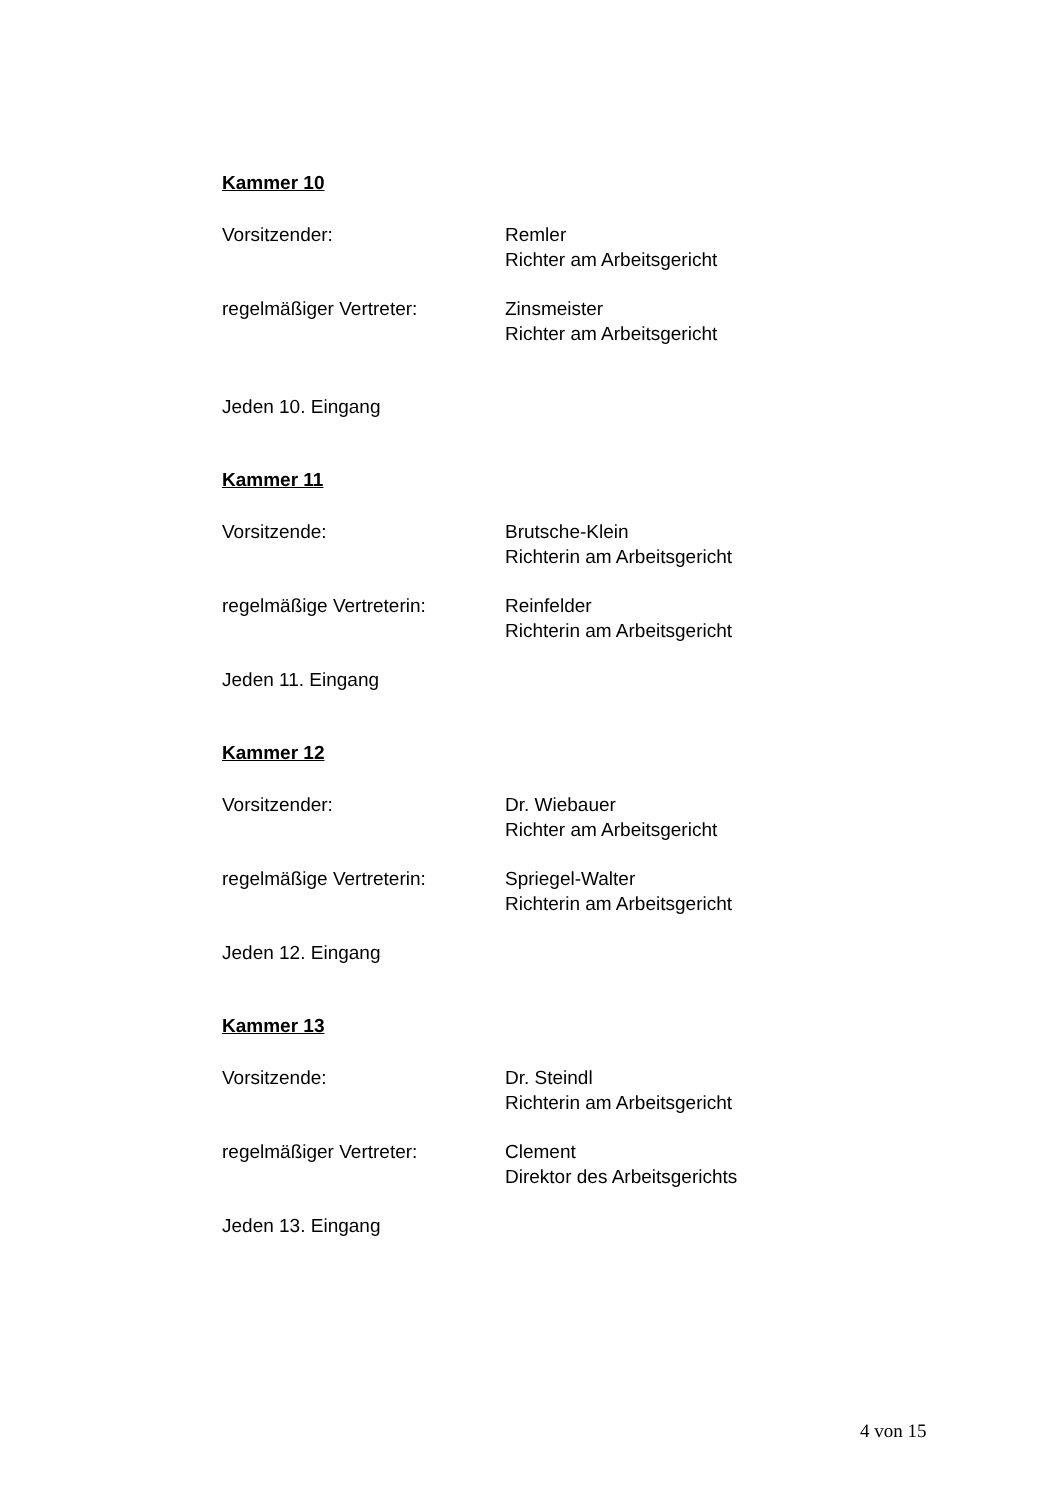Kammer 10
Vorsitzender: Remler
Richter am Arbeitsgericht
regelmäßiger Vertreter: Zinsmeister
Richter am Arbeitsgericht
Jeden 10. Eingang
Kammer 11
Vorsitzende: Brutsche-Klein
Richterin am Arbeitsgericht
regelmäßige Vertreterin: Reinfelder
Richterin am Arbeitsgericht
Jeden 11. Eingang
Kammer 12
Vorsitzender: Dr. Wiebauer
Richter am Arbeitsgericht
regelmäßige Vertreterin: Spriegel-Walter
Richterin am Arbeitsgericht
Jeden 12. Eingang
Kammer 13
Vorsitzende: Dr. Steindl
Richterin am Arbeitsgericht
regelmäßiger Vertreter: Clement
Direktor des Arbeitsgerichts
Jeden 13. Eingang
4 von 15